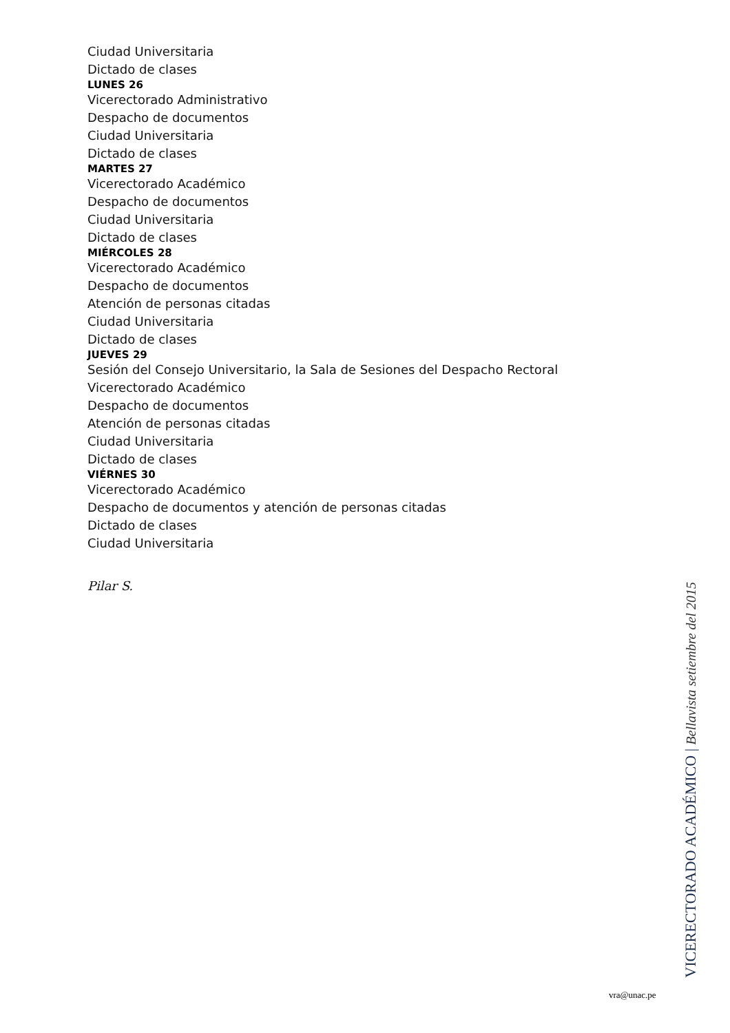Ciudad Universitaria
Dictado de clases
LUNES 26
Vicerectorado Administrativo
Despacho de documentos
Ciudad Universitaria
Dictado de clases
MARTES 27
Vicerectorado Académico
Despacho de documentos
Ciudad Universitaria
Dictado de clases
MIÉRCOLES 28
Vicerectorado Académico
Despacho de documentos
Atención de personas citadas
Ciudad Universitaria
Dictado de clases
JUEVES 29
Sesión del Consejo Universitario, la Sala de Sesiones del Despacho Rectoral
Vicerectorado Académico
Despacho de documentos
Atención de personas citadas
Ciudad Universitaria
Dictado de clases
VIÉRNES 30
Vicerectorado Académico
Despacho de documentos y atención de personas citadas
Dictado de clases
Ciudad Universitaria
Pilar S.
VICERECTORADO ACADÉMICO | Bellavista setiembre del 2015
vra@unac.pe